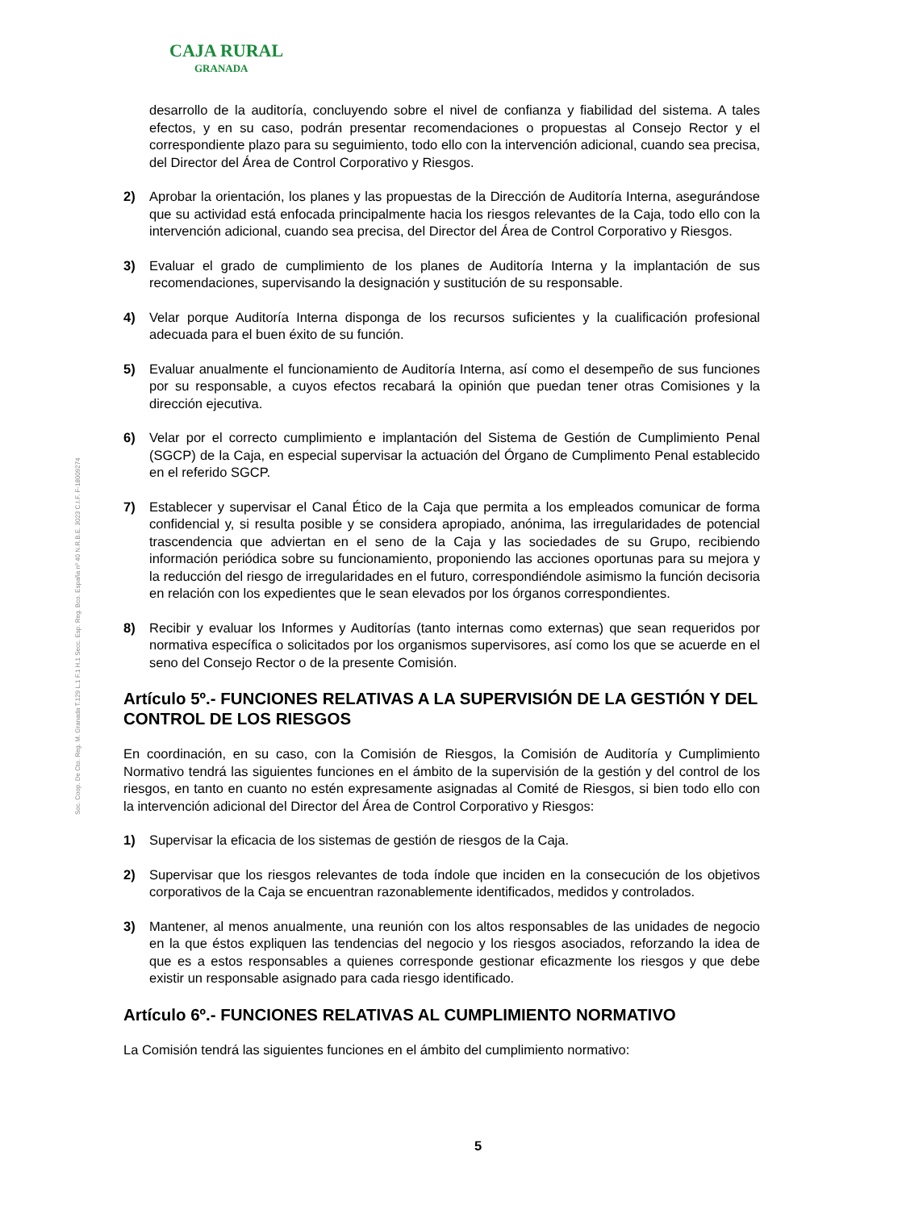CAJA RURAL
GRANADA
Soc. Coop. De Cto. Reg. M. Granada T.129 L.1 F.1 H.1 Secc. Esp. Reg. Bco. España nº 40 N.R.B.E. 3023 C.I.F. F-18009274
desarrollo de la auditoría, concluyendo sobre el nivel de confianza y fiabilidad del sistema. A tales efectos, y en su caso, podrán presentar recomendaciones o propuestas al Consejo Rector y el correspondiente plazo para su seguimiento, todo ello con la intervención adicional, cuando sea precisa, del Director del Área de Control Corporativo y Riesgos.
2) Aprobar la orientación, los planes y las propuestas de la Dirección de Auditoría Interna, asegurándose que su actividad está enfocada principalmente hacia los riesgos relevantes de la Caja, todo ello con la intervención adicional, cuando sea precisa, del Director del Área de Control Corporativo y Riesgos.
3) Evaluar el grado de cumplimiento de los planes de Auditoría Interna y la implantación de sus recomendaciones, supervisando la designación y sustitución de su responsable.
4) Velar porque Auditoría Interna disponga de los recursos suficientes y la cualificación profesional adecuada para el buen éxito de su función.
5) Evaluar anualmente el funcionamiento de Auditoría Interna, así como el desempeño de sus funciones por su responsable, a cuyos efectos recabará la opinión que puedan tener otras Comisiones y la dirección ejecutiva.
6) Velar por el correcto cumplimiento e implantación del Sistema de Gestión de Cumplimiento Penal (SGCP) de la Caja, en especial supervisar la actuación del Órgano de Cumplimento Penal establecido en el referido SGCP.
7) Establecer y supervisar el Canal Ético de la Caja que permita a los empleados comunicar de forma confidencial y, si resulta posible y se considera apropiado, anónima, las irregularidades de potencial trascendencia que adviertan en el seno de la Caja y las sociedades de su Grupo, recibiendo información periódica sobre su funcionamiento, proponiendo las acciones oportunas para su mejora y la reducción del riesgo de irregularidades en el futuro, correspondiéndole asimismo la función decisoria en relación con los expedientes que le sean elevados por los órganos correspondientes.
8) Recibir y evaluar los Informes y Auditorías (tanto internas como externas) que sean requeridos por normativa específica o solicitados por los organismos supervisores, así como los que se acuerde en el seno del Consejo Rector o de la presente Comisión.
Artículo 5º.- FUNCIONES RELATIVAS A LA SUPERVISIÓN DE LA GESTIÓN Y DEL CONTROL DE LOS RIESGOS
En coordinación, en su caso, con la Comisión de Riesgos, la Comisión de Auditoría y Cumplimiento Normativo tendrá las siguientes funciones en el ámbito de la supervisión de la gestión y del control de los riesgos, en tanto en cuanto no estén expresamente asignadas al Comité de Riesgos, si bien todo ello con la intervención adicional del Director del Área de Control Corporativo y Riesgos:
1) Supervisar la eficacia de los sistemas de gestión de riesgos de la Caja.
2) Supervisar que los riesgos relevantes de toda índole que inciden en la consecución de los objetivos corporativos de la Caja se encuentran razonablemente identificados, medidos y controlados.
3) Mantener, al menos anualmente, una reunión con los altos responsables de las unidades de negocio en la que éstos expliquen las tendencias del negocio y los riesgos asociados, reforzando la idea de que es a estos responsables a quienes corresponde gestionar eficazmente los riesgos y que debe existir un responsable asignado para cada riesgo identificado.
Artículo 6º.- FUNCIONES RELATIVAS AL CUMPLIMIENTO NORMATIVO
La Comisión tendrá las siguientes funciones en el ámbito del cumplimiento normativo:
5